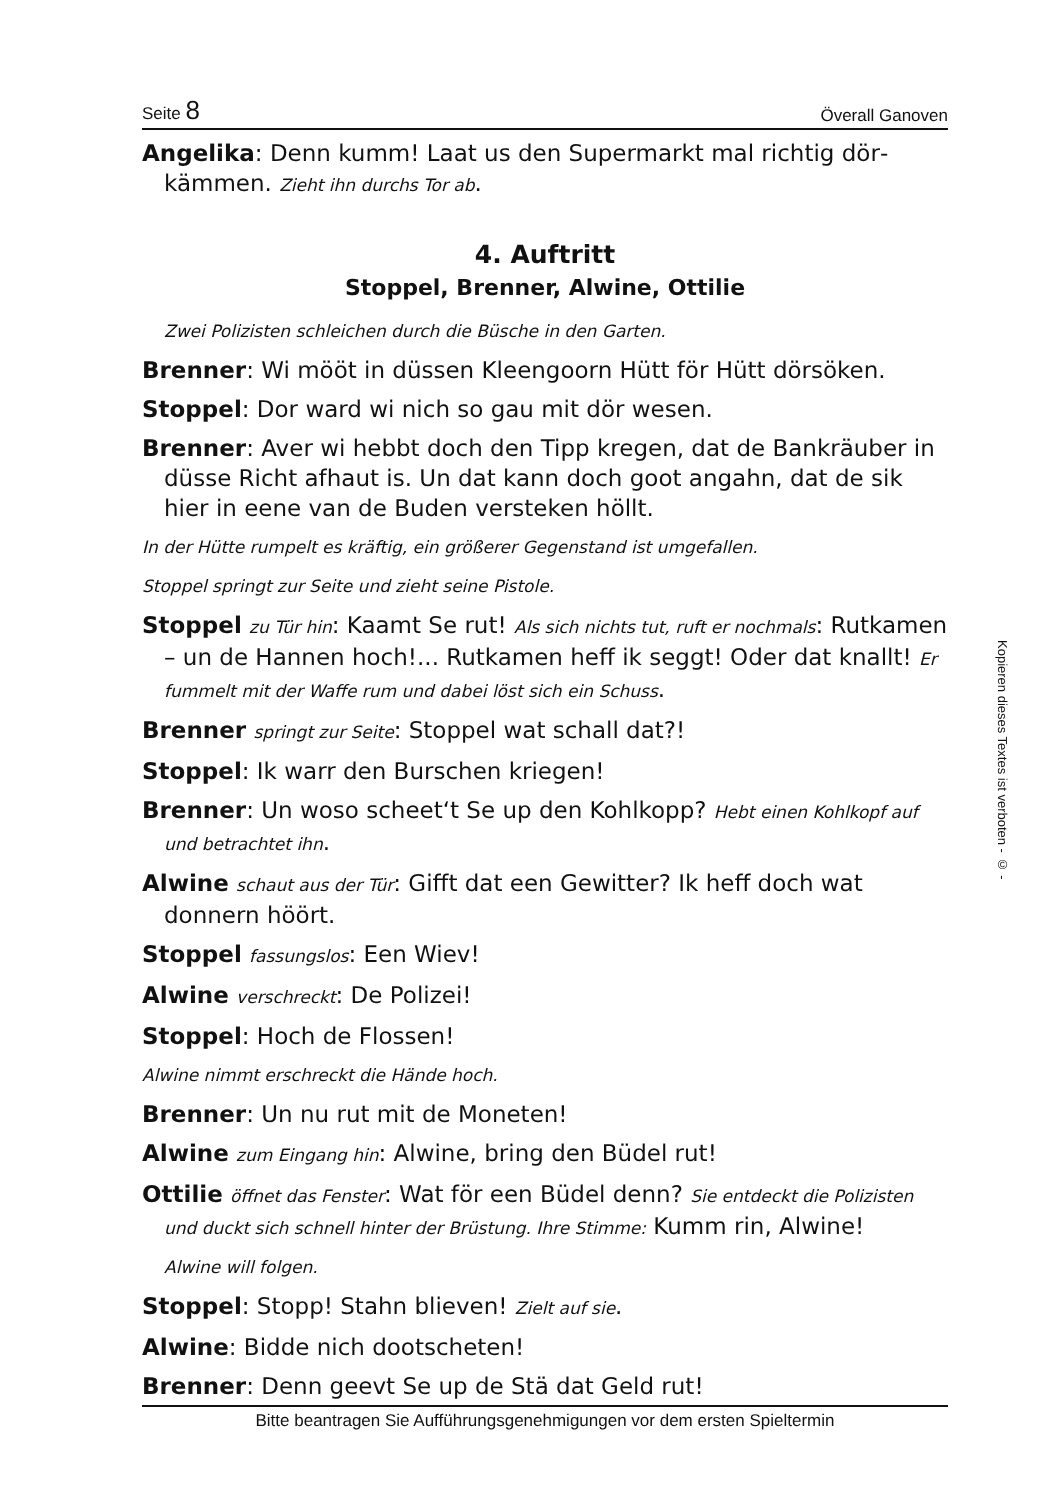Seite 8 Överall Ganoven
Angelika: Denn kumm! Laat us den Supermarkt mal richtig dör­kämmen. Zieht ihn durchs Tor ab.
4. Auftritt
Stoppel, Brenner, Alwine, Ottilie
Zwei Polizisten schleichen durch die Büsche in den Garten.
Brenner: Wi mööt in düssen Kleengoorn Hütt för Hütt dörsöken.
Stoppel: Dor ward wi nich so gau mit dör wesen.
Brenner: Aver wi hebbt doch den Tipp kregen, dat de Bankräuber in düsse Richt afhaut is. Un dat kann doch goot angahn, dat de sik hier in eene van de Buden versteken höllt.
In der Hütte rumpelt es kräftig, ein größerer Gegenstand ist umgefallen.
Stoppel springt zur Seite und zieht seine Pistole.
Stoppel zu Tür hin: Kaamt Se rut! Als sich nichts tut, ruft er nochmals: Rutkamen – un de Hannen hoch!... Rutkamen heff ik seggt! Oder dat knallt! Er fummelt mit der Waffe rum und dabei löst sich ein Schuss.
Brenner springt zur Seite: Stoppel wat schall dat?!
Stoppel: Ik warr den Burschen kriegen!
Brenner: Un woso scheet‘t Se up den Kohlkopp? Hebt einen Kohlkopf auf und betrachtet ihn.
Alwine schaut aus der Tür: Gifft dat een Gewitter? Ik heff doch wat donnern höört.
Stoppel fassungslos: Een Wiev!
Alwine verschreckt: De Polizei!
Stoppel: Hoch de Flossen!
Alwine nimmt erschreckt die Hände hoch.
Brenner: Un nu rut mit de Moneten!
Alwine zum Eingang hin: Alwine, bring den Büdel rut!
Ottilie öffnet das Fenster: Wat för een Büdel denn? Sie entdeckt die Polizisten und duckt sich schnell hinter der Brüstung. Ihre Stimme: Kumm rin, Alwine!
Alwine will folgen.
Stoppel: Stopp! Stahn blieven! Zielt auf sie.
Alwine: Bidde nich dootscheten!
Brenner: Denn geevt Se up de Stä dat Geld rut!
Bitte beantragen Sie Aufführungsgenehmigungen vor dem ersten Spieltermin
Kopieren dieses Textes ist verboten - © -